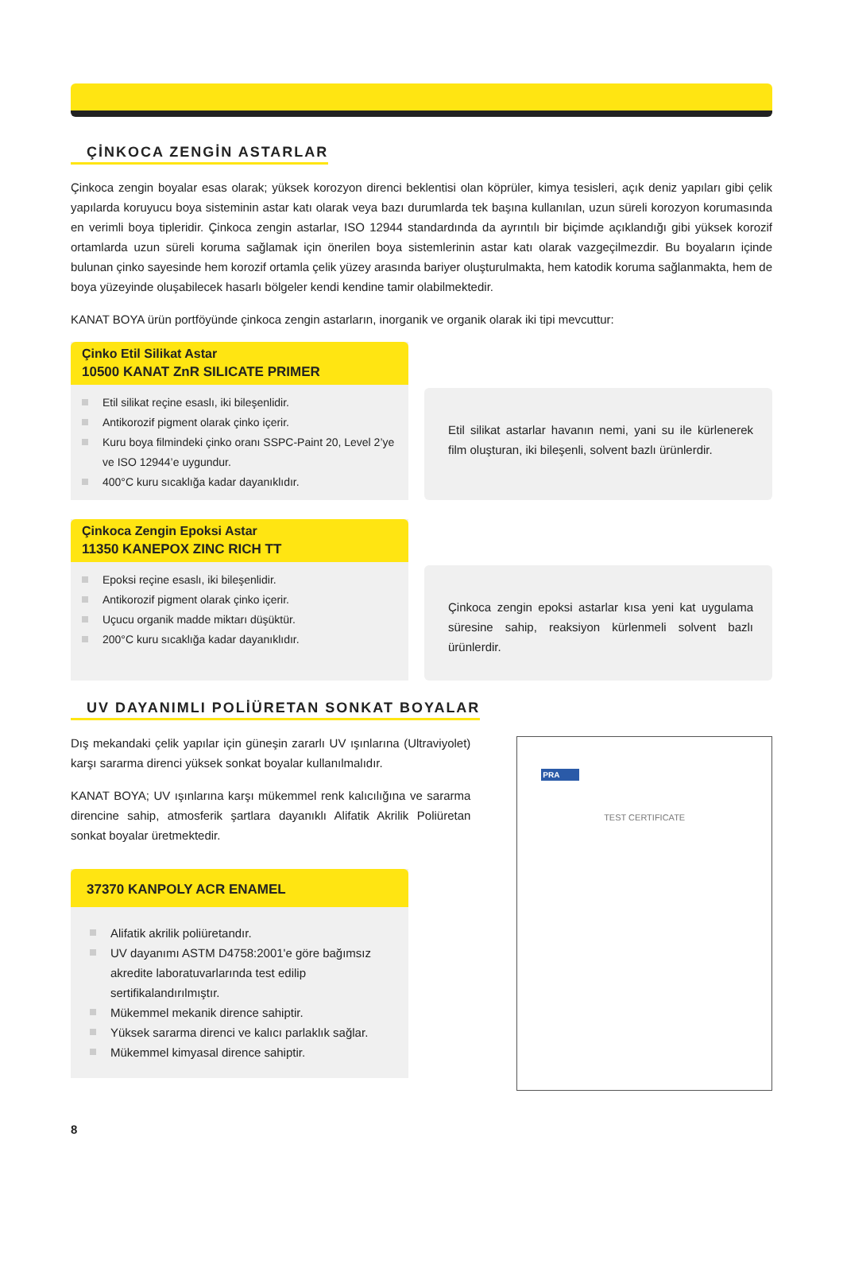ÇİNKOCA ZENGİN ASTARLAR
Çinkoca zengin boyalar esas olarak; yüksek korozyon direnci beklentisi olan köprüler, kimya tesisleri, açık deniz yapıları gibi çelik yapılarda koruyucu boya sisteminin astar katı olarak veya bazı durumlarda tek başına kullanılan, uzun süreli korozyon korumasında en verimli boya tipleridir. Çinkoca zengin astarlar, ISO 12944 standardında da ayrıntılı bir biçimde açıklandığı gibi yüksek korozif ortamlarda uzun süreli koruma sağlamak için önerilen boya sistemlerinin astar katı olarak vazgeçilmezdir. Bu boyaların içinde bulunan çinko sayesinde hem korozif ortamla çelik yüzey arasında bariyer oluşturulmakta, hem katodik koruma sağlanmakta, hem de boya yüzeyinde oluşabilecek hasarlı bölgeler kendi kendine tamir olabilmektedir.
KANAT BOYA ürün portföyünde çinkoca zengin astarların, inorganik ve organik olarak iki tipi mevcuttur:
Çinko Etil Silikat Astar
10500 KANAT ZnR SILICATE PRIMER
Etil silikat reçine esaslı, iki bileşenlidir.
Antikorozif pigment olarak çinko içerir.
Kuru boya filmindeki çinko oranı SSPC-Paint 20, Level 2’ye ve ISO 12944’e uygundur.
400°C kuru sıcaklığa kadar dayanıklıdır.
Etil silikat astarlar havanın nemi, yani su ile kürlenerek film oluşturan, iki bileşenli, solvent bazlı ürünlerdir.
Çinkoca Zengin Epoksi Astar
11350 KANEPOX ZINC RICH TT
Epoksi reçine esaslı, iki bileşenlidir.
Antikorozif pigment olarak çinko içerir.
Uçucu organik madde miktarı düşüktür.
200°C kuru sıcaklığa kadar dayanıklıdır.
Çinkoca zengin epoksi astarlar kısa yeni kat uygulama süresine sahip, reaksiyon kürlenmeli solvent bazlı ürünlerdir.
UV DAYANIMLI POLİÜRETAN SONKAT BOYALAR
Dış mekandaki çelik yapılar için güneşin zararlı UV ışınlarına (Ultraviyolet) karşı sararma direnci yüksek sonkat boyalar kullanılmalıdır.
KANAT BOYA; UV ışınlarına karşı mükemmel renk kalıcılığına ve sararma direncine sahip, atmosferik şartlara dayanıklı Alifatik Akrilik Poliüretan sonkat boyalar üretmektedir.
37370 KANPOLY ACR ENAMEL
Alifatik akrilik poliüretandır.
UV dayanımı ASTM D4758:2001'e göre bağımsız akredite laboratuvarlarında test edilip sertifikalandırılmıştır.
Mükemmel mekanik dirence sahiptir.
Yüksek sararma direnci ve kalıcı parlaklık sağlar.
Mükemmel kimyasal dirence sahiptir.
PRA
TEST CERTIFICATE
8